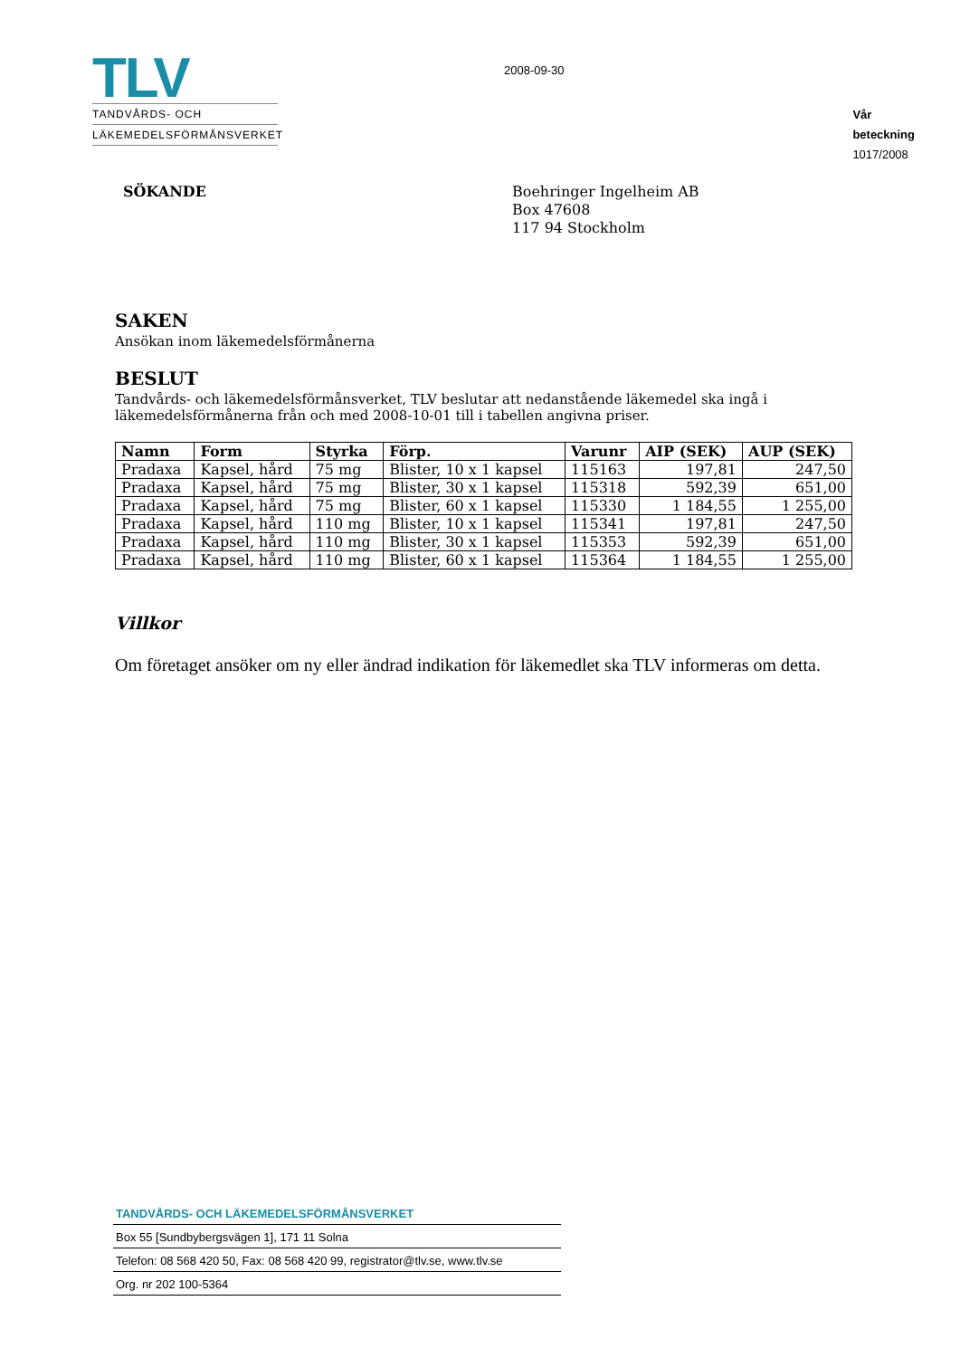TLV
TANDVÅRDS- OCH
LÄKEMEDELSFÖRMÅNSVERKET
2008-09-30
Vår
beteckning
1017/2008
SÖKANDE
Boehringer Ingelheim AB
Box 47608
117 94 Stockholm
SAKEN
Ansökan inom läkemedelsförmånerna
BESLUT
Tandvårds- och läkemedelsförmånsverket, TLV beslutar att nedanstående läkemedel ska ingå i läkemedelsförmånerna från och med 2008-10-01 till i tabellen angivna priser.
| Namn | Form | Styrka | Förp. | Varunr | AIP (SEK) | AUP (SEK) |
| --- | --- | --- | --- | --- | --- | --- |
| Pradaxa | Kapsel, hård | 75 mg | Blister, 10 x 1 kapsel | 115163 | 197,81 | 247,50 |
| Pradaxa | Kapsel, hård | 75 mg | Blister, 30 x 1 kapsel | 115318 | 592,39 | 651,00 |
| Pradaxa | Kapsel, hård | 75 mg | Blister, 60 x 1 kapsel | 115330 | 1 184,55 | 1 255,00 |
| Pradaxa | Kapsel, hård | 110 mg | Blister, 10 x 1 kapsel | 115341 | 197,81 | 247,50 |
| Pradaxa | Kapsel, hård | 110 mg | Blister, 30 x 1 kapsel | 115353 | 592,39 | 651,00 |
| Pradaxa | Kapsel, hård | 110 mg | Blister, 60 x 1 kapsel | 115364 | 1 184,55 | 1 255,00 |
Villkor
Om företaget ansöker om ny eller ändrad indikation för läkemedlet ska TLV informeras om detta.
TANDVÅRDS- OCH LÄKEMEDELSFÖRMÅNSVERKET
Box 55 [Sundbybergsvägen 1], 171 11 Solna
Telefon: 08 568 420 50, Fax: 08 568 420 99, registrator@tlv.se, www.tlv.se
Org. nr 202 100-5364